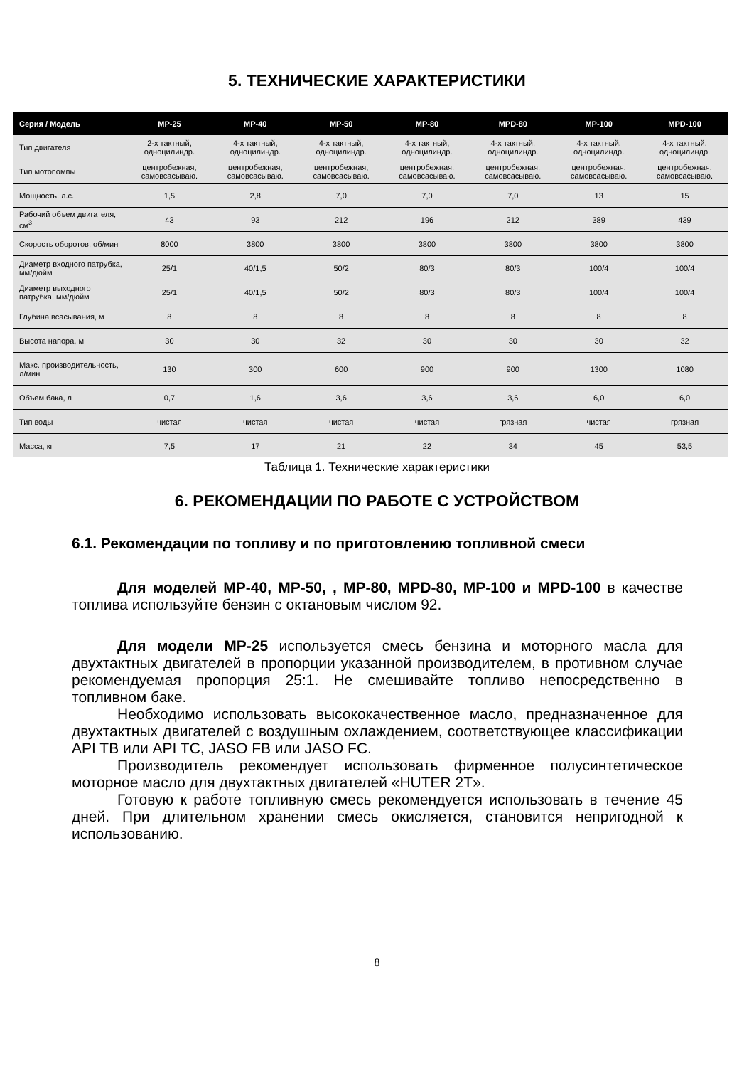5. ТЕХНИЧЕСКИЕ ХАРАКТЕРИСТИКИ
| Серия / Модель | MP-25 | MP-40 | MP-50 | MP-80 | MPD-80 | MP-100 | MPD-100 |
| --- | --- | --- | --- | --- | --- | --- | --- |
| Тип двигателя | 2-х тактный, одноцилиндр. | 4-х тактный, одноцилиндр. | 4-х тактный, одноцилиндр. | 4-х тактный, одноцилиндр. | 4-х тактный, одноцилиндр. | 4-х тактный, одноцилиндр. | 4-х тактный, одноцилиндр. |
| Тип мотопомпы | центробежная, самовсасываю. | центробежная, самовсасываю. | центробежная, самовсасываю. | центробежная, самовсасываю. | центробежная, самовсасываю. | центробежная, самовсасываю. | центробежная, самовсасываю. |
| Мощность, л.с. | 1,5 | 2,8 | 7,0 | 7,0 | 7,0 | 13 | 15 |
| Рабочий объем двигателя, см<sup>3</sup> | 43 | 93 | 212 | 196 | 212 | 389 | 439 |
| Скорость оборотов, об/мин | 8000 | 3800 | 3800 | 3800 | 3800 | 3800 | 3800 |
| Диаметр входного патрубка, мм/дюйм | 25/1 | 40/1,5 | 50/2 | 80/3 | 80/3 | 100/4 | 100/4 |
| Диаметр выходного патрубка, мм/дюйм | 25/1 | 40/1,5 | 50/2 | 80/3 | 80/3 | 100/4 | 100/4 |
| Глубина всасывания, м | 8 | 8 | 8 | 8 | 8 | 8 | 8 |
| Высота напора, м | 30 | 30 | 32 | 30 | 30 | 30 | 32 |
| Макс. производительность, л/мин | 130 | 300 | 600 | 900 | 900 | 1300 | 1080 |
| Объем бака, л | 0,7 | 1,6 | 3,6 | 3,6 | 3,6 | 6,0 | 6,0 |
| Тип воды | чистая | чистая | чистая | чистая | грязная | чистая | грязная |
| Масса, кг | 7,5 | 17 | 21 | 22 | 34 | 45 | 53,5 |
Таблица 1. Технические характеристики
6. РЕКОМЕНДАЦИИ ПО РАБОТЕ С УСТРОЙСТВОМ
6.1. Рекомендации по топливу и по приготовлению топливной смеси
Для моделей MP-40, MP-50, , MP-80, MPD-80, MP-100 и MPD-100 в качестве топлива используйте бензин с октановым числом 92.
Для модели MP-25 используется смесь бензина и моторного масла для двухтактных двигателей в пропорции указанной производителем, в противном случае рекомендуемая пропорция 25:1. Не смешивайте топливо непосредственно в топливном баке.
Необходимо использовать высококачественное масло, предназначенное для двухтактных двигателей с воздушным охлаждением, соответствующее классификации API TB или API TC, JASO FB или JASO FC.
Производитель рекомендует использовать фирменное полусинтетическое моторное масло для двухтактных двигателей «HUTER 2T».
Готовую к работе топливную смесь рекомендуется использовать в течение 45 дней. При длительном хранении смесь окисляется, становится непригодной к использованию.
8